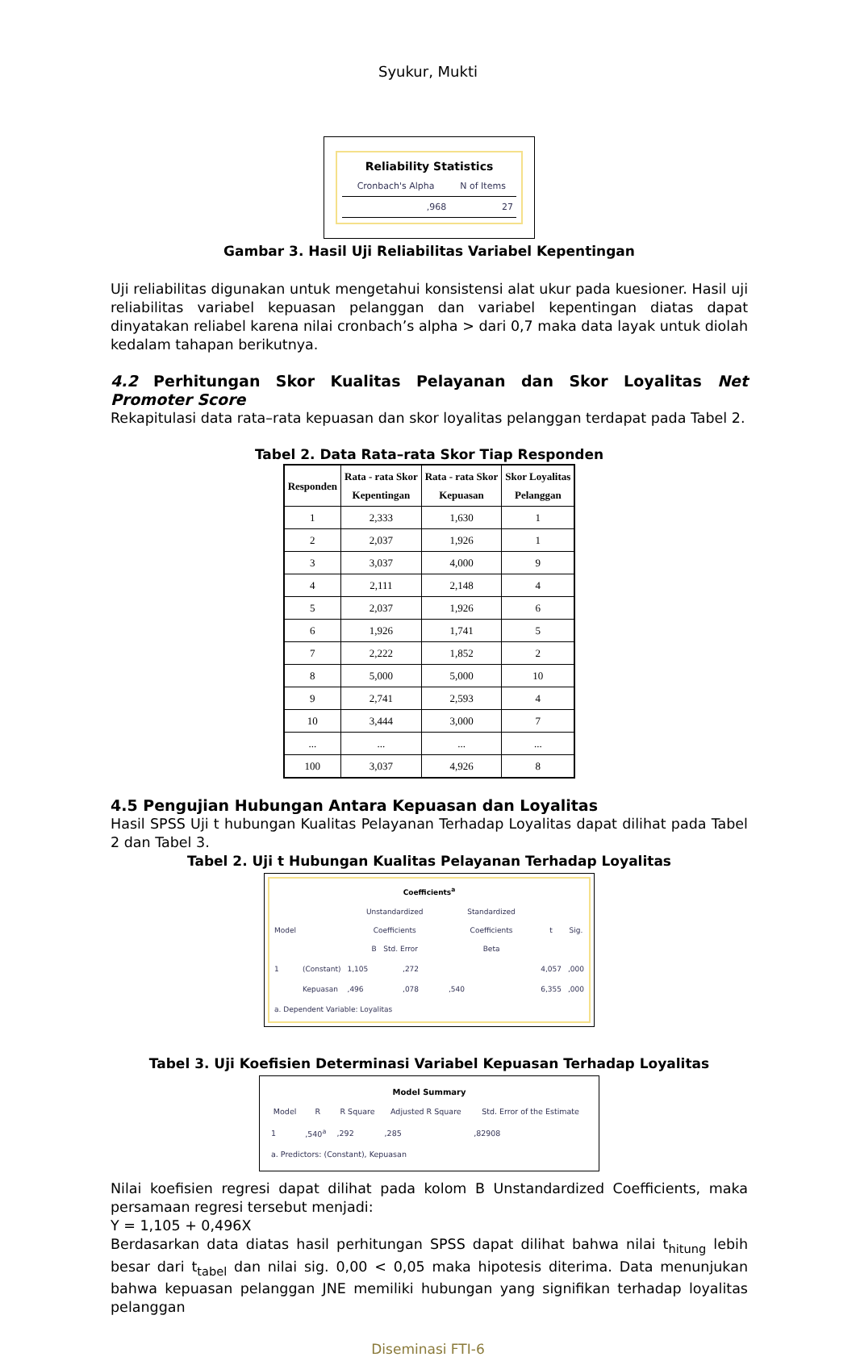Syukur, Mukti
Reliability Statistics
| Cronbach's Alpha | N of Items |
| --- | --- |
| ,968 | 27 |
Gambar 3. Hasil Uji Reliabilitas Variabel Kepentingan
Uji reliabilitas digunakan untuk mengetahui konsistensi alat ukur pada kuesioner. Hasil uji reliabilitas variabel kepuasan pelanggan dan variabel kepentingan diatas dapat dinyatakan reliabel karena nilai cronbach’s alpha > dari 0,7 maka data layak untuk diolah kedalam tahapan berikutnya.
4.2 Perhitungan Skor Kualitas Pelayanan dan Skor Loyalitas Net Promoter Score
Rekapitulasi data rata–rata kepuasan dan skor loyalitas pelanggan terdapat pada Tabel 2.
Tabel 2. Data Rata–rata Skor Tiap Responden
| Responden | Rata - rata Skor Kepentingan | Rata - rata Skor Kepuasan | Skor Loyalitas Pelanggan |
| --- | --- | --- | --- |
| 1 | 2,333 | 1,630 | 1 |
| 2 | 2,037 | 1,926 | 1 |
| 3 | 3,037 | 4,000 | 9 |
| 4 | 2,111 | 2,148 | 4 |
| 5 | 2,037 | 1,926 | 6 |
| 6 | 1,926 | 1,741 | 5 |
| 7 | 2,222 | 1,852 | 2 |
| 8 | 5,000 | 5,000 | 10 |
| 9 | 2,741 | 2,593 | 4 |
| 10 | 3,444 | 3,000 | 7 |
| ... | ... | ... | ... |
| 100 | 3,037 | 4,926 | 8 |
4.5 Pengujian Hubungan Antara Kepuasan dan Loyalitas
Hasil SPSS Uji t hubungan Kualitas Pelayanan Terhadap Loyalitas dapat dilihat pada Tabel 2 dan Tabel 3.
Tabel 2. Uji t Hubungan Kualitas Pelayanan Terhadap Loyalitas
Coefficients<sup>a</sup>
| Model | | Unstandardized Coefficients B Std. Error | | Standardized Coefficients Beta | t | Sig. |
| --- | --- | --- | --- | --- | --- | --- |
| 1 | (Constant) | 1,105 | ,272 | | 4,057 | ,000 |
| | Kepuasan | ,496 | ,078 | ,540 | 6,355 | ,000 |
| a. Dependent Variable: Loyalitas | | | | | | |
Tabel 3. Uji Koefisien Determinasi Variabel Kepuasan Terhadap Loyalitas
Model Summary
| Model | R | R Square | Adjusted R Square | Std. Error of the Estimate |
| --- | --- | --- | --- | --- |
| 1 | ,540<sup>a</sup> | ,292 | ,285 | ,82908 |
| a. Predictors: (Constant), Kepuasan | | | | |
Nilai koefisien regresi dapat dilihat pada kolom B Unstandardized Coefficients, maka persamaan regresi tersebut menjadi:
Y = 1,105 + 0,496X
Berdasarkan data diatas hasil perhitungan SPSS dapat dilihat bahwa nilai t<sub>hitung</sub> lebih besar dari t<sub>tabel</sub> dan nilai sig. 0,00 < 0,05 maka hipotesis diterima. Data menunjukan bahwa kepuasan pelanggan JNE memiliki hubungan yang signifikan terhadap loyalitas pelanggan
Diseminasi FTI-6